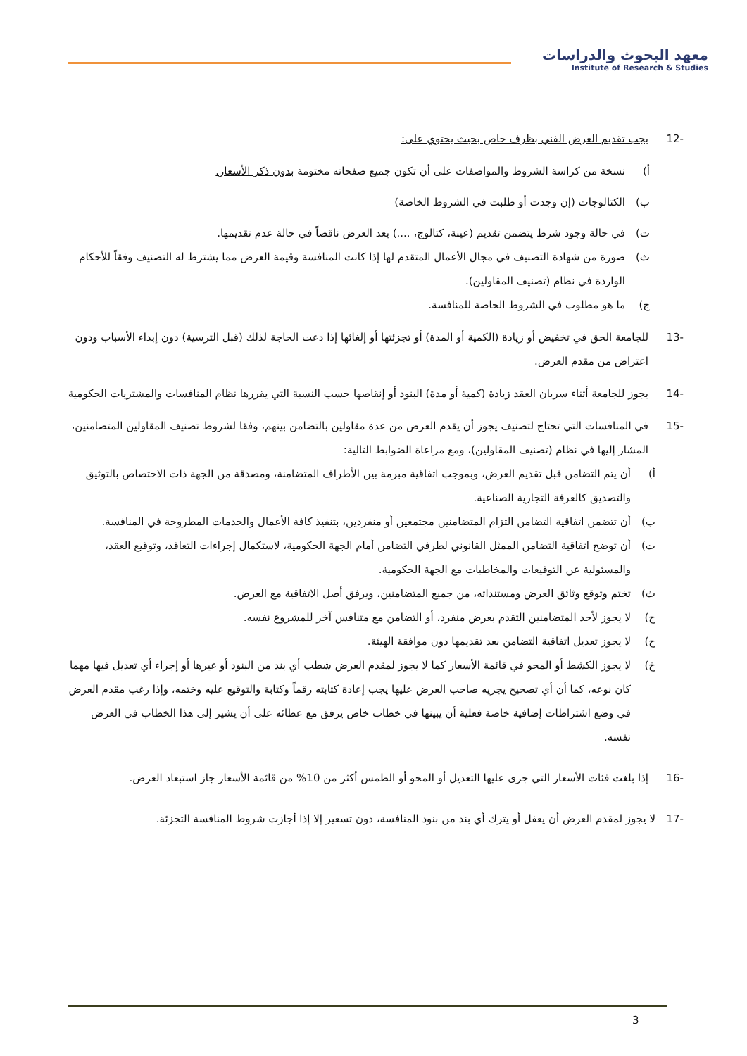معهد البحوث والدراسات
Institute of Research & Studies
-12 يجب تقديم العرض الفني بظرف خاص بحيث يحتوي على:
أ) نسخة من كراسة الشروط والمواصفات على أن تكون جميع صفحاته مختومة بدون ذكر الأسعار.
ب) الكتالوجات (إن وجدت أو طلبت في الشروط الخاصة)
ت) في حالة وجود شرط يتضمن تقديم (عينة، كتالوج، ....) يعد العرض ناقصاً في حالة عدم تقديمها.
ث) صورة من شهادة التصنيف في مجال الأعمال المتقدم لها إذا كانت المنافسة وقيمة العرض مما يشترط له التصنيف وفقاً للأحكام الواردة في نظام (تصنيف المقاولين).
ج) ما هو مطلوب في الشروط الخاصة للمنافسة.
-13 للجامعة الحق في تخفيض أو زيادة (الكمية أو المدة) أو تجزئتها أو إلغائها إذا دعت الحاجة لذلك (قبل الترسية) دون إبداء الأسباب ودون اعتراض من مقدم العرض.
-14 يجوز للجامعة أثناء سريان العقد زيادة (كمية أو مدة) البنود أو إنقاصها حسب النسبة التي يقررها نظام المنافسات والمشتريات الحكومية
-15 في المنافسات التي تحتاج لتصنيف يجوز أن يقدم العرض من عدة مقاولين بالتضامن بينهم، وفقا لشروط تصنيف المقاولين المتضامنين، المشار إليها في نظام (تصنيف المقاولين)، ومع مراعاة الضوابط التالية:
أ) أن يتم التضامن قبل تقديم العرض، وبموجب اتفاقية مبرمة بين الأطراف المتضامنة، ومصدقة من الجهة ذات الاختصاص بالتوثيق والتصديق كالغرفة التجارية الصناعية.
ب) أن تتضمن اتفاقية التضامن التزام المتضامنين مجتمعين أو منفردين، بتنفيذ كافة الأعمال والخدمات المطروحة في المنافسة.
ت) أن توضح اتفاقية التضامن الممثل القانوني لطرفي التضامن أمام الجهة الحكومية، لاستكمال إجراءات التعاقد، وتوقيع العقد، والمسئولية عن التوقيعات والمخاطبات مع الجهة الحكومية.
ث) تختم وتوقع وثائق العرض ومستنداته، من جميع المتضامنين، ويرفق أصل الاتفاقية مع العرض.
ج) لا يجوز لأحد المتضامنين التقدم بعرض منفرد، أو التضامن مع متنافس آخر للمشروع نفسه.
ح) لا يجوز تعديل اتفاقية التضامن بعد تقديمها دون موافقة الهيئة.
خ) لا يجوز الكشط أو المحو في قائمة الأسعار كما لا يجوز لمقدم العرض شطب أي بند من البنود أو غيرها أو إجراء أي تعديل فيها مهما كان نوعه، كما أن أي تصحيح يجريه صاحب العرض عليها يجب إعادة كتابته رقماً وكتابة والتوقيع عليه وختمه، وإذا رغب مقدم العرض في وضع اشتراطات إضافية خاصة فعلية أن يبينها في خطاب خاص يرفق مع عطائه على أن يشير إلى هذا الخطاب في العرض نفسه.
-16 إذا بلغت فئات الأسعار التي جرى عليها التعديل أو المحو أو الطمس أكثر من 10% من قائمة الأسعار جاز استبعاد العرض.
-17 لا يجوز لمقدم العرض أن يغفل أو يترك أي بند من بنود المنافسة، دون تسعير إلا إذا أجازت شروط المنافسة التجزئة.
3